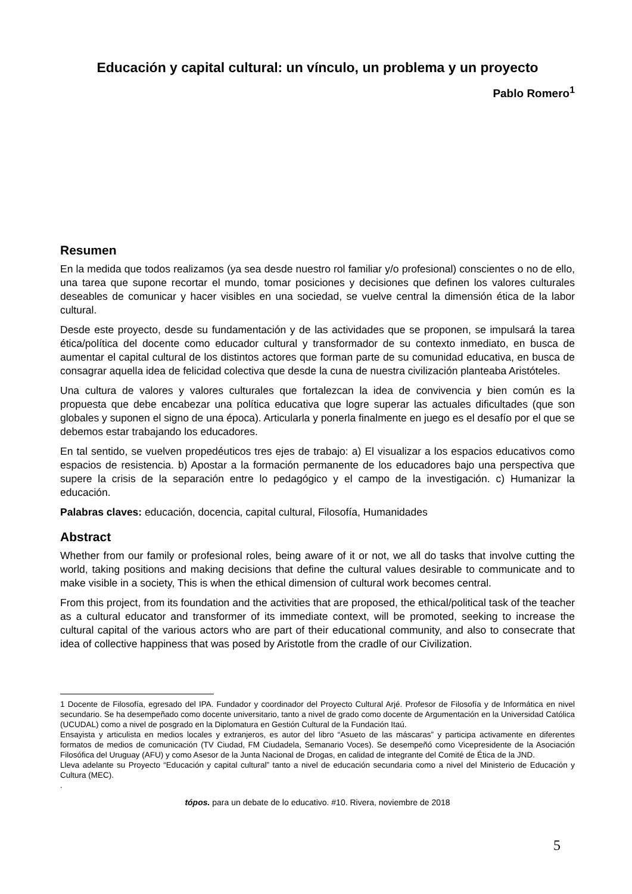Educación y capital cultural: un vínculo, un problema y un proyecto
Pablo Romero<sup>1</sup>
Resumen
En la medida que todos realizamos (ya sea desde nuestro rol familiar y/o profesional) conscientes o no de ello, una tarea que supone recortar el mundo, tomar posiciones y decisiones que definen los valores culturales deseables de comunicar y hacer visibles en una sociedad, se vuelve central la dimensión ética de la labor cultural.
Desde este proyecto, desde su fundamentación y de las actividades que se proponen, se impulsará la tarea ética/política del docente como educador cultural y transformador de su contexto inmediato, en busca de aumentar el capital cultural de los distintos actores que forman parte de su comunidad educativa, en busca de consagrar aquella idea de felicidad colectiva que desde la cuna de nuestra civilización planteaba Aristóteles.
Una cultura de valores y valores culturales que fortalezcan la idea de convivencia y bien común es la propuesta que debe encabezar una política educativa que logre superar las actuales dificultades (que son globales y suponen el signo de una época). Articularla y ponerla finalmente en juego es el desafío por el que se debemos estar trabajando los educadores.
En tal sentido, se vuelven propedéuticos tres ejes de trabajo: a) El visualizar a los espacios educativos como espacios de resistencia. b) Apostar a la formación permanente de los educadores bajo una perspectiva que supere la crisis de la separación entre lo pedagógico y el campo de la investigación. c) Humanizar la educación.
Palabras claves: educación, docencia, capital cultural, Filosofía, Humanidades
Abstract
Whether from our family or profesional roles, being aware of it or not, we all do tasks that involve cutting the world, taking positions and making decisions that define the cultural values desirable to communicate and to make visible in a society, This is when the ethical dimension of cultural work becomes central.
From this project, from its foundation and the activities that are proposed, the ethical/political task of the teacher as a cultural educator and transformer of its immediate context, will be promoted, seeking to increase the cultural capital of the various actors who are part of their educational community, and also to consecrate that idea of collective happiness that was posed by Aristotle from the cradle of our Civilization.
1 Docente de Filosofía, egresado del IPA. Fundador y coordinador del Proyecto Cultural Arjé. Profesor de Filosofía y de Informática en nivel secundario. Se ha desempeñado como docente universitario, tanto a nivel de grado como docente de Argumentación en la Universidad Católica (UCUDAL) como a nivel de posgrado en la Diplomatura en Gestión Cultural de la Fundación Itaú.
Ensayista y articulista en medios locales y extranjeros, es autor del libro “Asueto de las máscaras” y participa activamente en diferentes formatos de medios de comunicación (TV Ciudad, FM Ciudadela, Semanario Voces). Se desempeñó como Vicepresidente de la Asociación Filosófica del Uruguay (AFU) y como Asesor de la Junta Nacional de Drogas, en calidad de integrante del Comité de Ética de la JND.
Lleva adelante su Proyecto “Educación y capital cultural” tanto a nivel de educación secundaria como a nivel del Ministerio de Educación y Cultura (MEC).
.
tópos. para un debate de lo educativo. #10. Rivera, noviembre de 2018
5